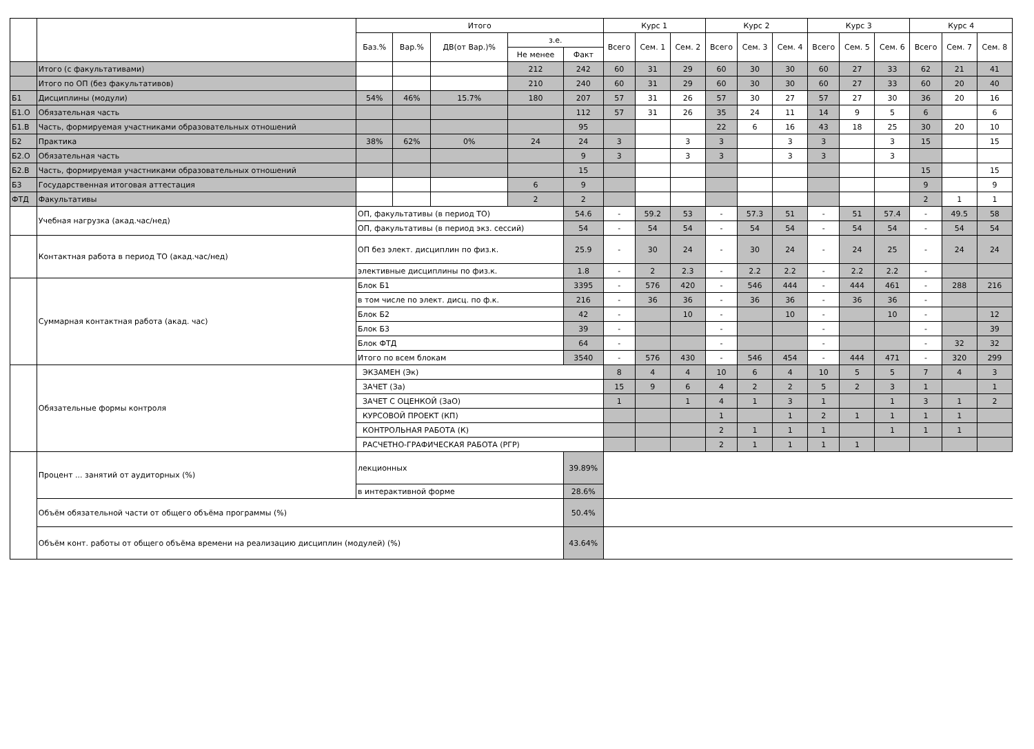| | | Итого | | | | | Курс 1 | | | Курс 2 | | | Курс 3 | | | Курс 4 | | |
| --- | --- | --- | --- | --- | --- | --- | --- | --- | --- | --- | --- | --- | --- | --- | --- | --- | --- | --- |
| | | Баз.% | Вар.% | ДВ(от Вар.)% | з.е. | | Всего | Сем. 1 | Сем. 2 | Всего | Сем. 3 | Сем. 4 | Всего | Сем. 5 | Сем. 6 | Всего | Сем. 7 | Сем. 8 |
| | | | | | Не менее | Факт | | | | | | | | | | | | |
| | Итого (с факультативами) | | | | 212 | 242 | 60 | 31 | 29 | 60 | 30 | 30 | 60 | 27 | 33 | 62 | 21 | 41 |
| | Итого по ОП (без факультативов) | | | | 210 | 240 | 60 | 31 | 29 | 60 | 30 | 30 | 60 | 27 | 33 | 60 | 20 | 40 |
| Б1 | Дисциплины (модули) | 54% | 46% | 15.7% | 180 | 207 | 57 | 31 | 26 | 57 | 30 | 27 | 57 | 27 | 30 | 36 | 20 | 16 |
| Б1.О | Обязательная часть | | | | | 112 | 57 | 31 | 26 | 35 | 24 | 11 | 14 | 9 | 5 | 6 | | 6 |
| Б1.В | Часть, формируемая участниками образовательных отношений | | | | | 95 | | | | 22 | 6 | 16 | 43 | 18 | 25 | 30 | 20 | 10 |
| Б2 | Практика | 38% | 62% | 0% | 24 | 24 | 3 | | 3 | 3 | | 3 | 3 | | 3 | 15 | | 15 |
| Б2.О | Обязательная часть | | | | | 9 | 3 | | 3 | 3 | | 3 | 3 | | 3 | | | |
| Б2.В | Часть, формируемая участниками образовательных отношений | | | | | 15 | | | | | | | | | | 15 | | 15 |
| Б3 | Государственная итоговая аттестация | | | | 6 | 9 | | | | | | | | | | 9 | | 9 |
| ФТД | Факультативы | | | | 2 | 2 | | | | | | | | | | 2 | 1 | 1 |
| | Учебная нагрузка (акад.час/нед) | ОП, факультативы (в период ТО) | | | | 54.6 | - | 59.2 | 53 | - | 57.3 | 51 | - | 51 | 57.4 | - | 49.5 | 58 |
| | | ОП, факультативы (в период экз. сессий) | | | | 54 | - | 54 | 54 | - | 54 | 54 | - | 54 | 54 | - | 54 | 54 |
| | Контактная работа в период ТО (акад.час/нед) | ОП без элект. дисциплин по физ.к. | | | | 25.9 | - | 30 | 24 | - | 30 | 24 | - | 24 | 25 | - | 24 | 24 |
| | | элективные дисциплины по физ.к. | | | | 1.8 | - | 2 | 2.3 | - | 2.2 | 2.2 | - | 2.2 | 2.2 | - | | |
| | Суммарная контактная работа (акад. час) | Блок Б1 | | | | 3395 | - | 576 | 420 | - | 546 | 444 | - | 444 | 461 | - | 288 | 216 |
| | | в том числе по элект. дисц. по ф.к. | | | | 216 | - | 36 | 36 | - | 36 | 36 | - | 36 | 36 | - | | |
| | | Блок Б2 | | | | 42 | - | | 10 | - | | 10 | - | | 10 | - | | 12 |
| | | Блок Б3 | | | | 39 | - | | | - | | | - | | | - | | 39 |
| | | Блок ФТД | | | | 64 | - | | | - | | | - | | | - | 32 | 32 |
| | | Итого по всем блокам | | | | 3540 | - | 576 | 430 | - | 546 | 454 | - | 444 | 471 | - | 320 | 299 |
| | Обязательные формы контроля | ЭКЗАМЕН (Эк) | | | | | 8 | 4 | 4 | 10 | 6 | 4 | 10 | 5 | 5 | 7 | 4 | 3 |
| | | ЗАЧЕТ (За) | | | | | 15 | 9 | 6 | 4 | 2 | 2 | 5 | 2 | 3 | 1 | | 1 |
| | | ЗАЧЕТ С ОЦЕНКОЙ (ЗаО) | | | | | 1 | | 1 | 4 | 1 | 3 | 1 | | 1 | 3 | 1 | 2 |
| | | КУРСОВОЙ ПРОЕКТ (КП) | | | | | | | | 1 | | 1 | 2 | 1 | 1 | 1 | 1 | |
| | | КОНТРОЛЬНАЯ РАБОТА (К) | | | | | | | | 2 | 1 | 1 | 1 | | 1 | 1 | 1 | |
| | | РАСЧЕТНО-ГРАФИЧЕСКАЯ РАБОТА (РГР) | | | | | | | | 2 | 1 | 1 | 1 | 1 | | | | |
| | Процент ... занятий от аудиторных (%) | лекционных | | | | 39.89% | | | | | | | | | | | | |
| | | в интерактивной форме | | | | 28.6% | | | | | | | | | | | | |
| | Объём обязательной части от общего объёма программы (%) | | | | | 50.4% | | | | | | | | | | | | |
| | Объём конт. работы от общего объёма времени на реализацию дисциплин (модулей) (%) | | | | | 43.64% | | | | | | | | | | | | |